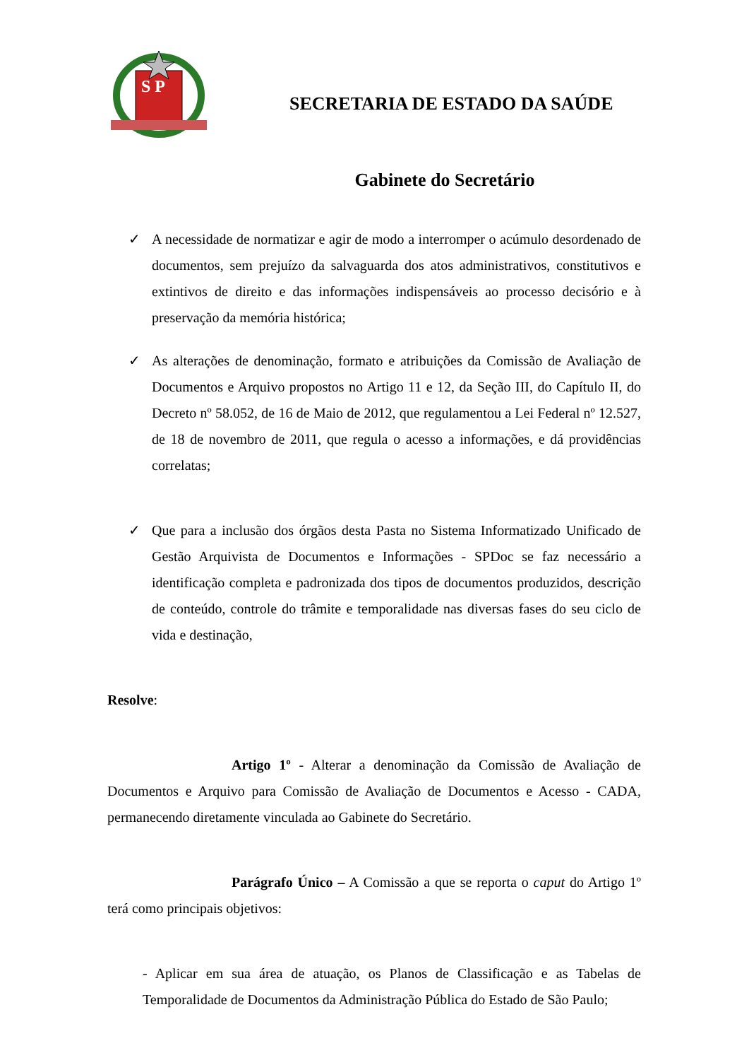S P
SECRETARIA DE ESTADO DA SAÚDE
Gabinete do Secretário
✓ A necessidade de normatizar e agir de modo a interromper o acúmulo desordenado de documentos, sem prejuízo da salvaguarda dos atos administrativos, constitutivos e extintivos de direito e das informações indispensáveis ao processo decisório e à preservação da memória histórica;
✓ As alterações de denominação, formato e atribuições da Comissão de Avaliação de Documentos e Arquivo propostos no Artigo 11 e 12, da Seção III, do Capítulo II, do Decreto nº 58.052, de 16 de Maio de 2012, que regulamentou a Lei Federal nº 12.527, de 18 de novembro de 2011, que regula o acesso a informações, e dá providências correlatas;
✓ Que para a inclusão dos órgãos desta Pasta no Sistema Informatizado Unificado de Gestão Arquivista de Documentos e Informações - SPDoc se faz necessário a identificação completa e padronizada dos tipos de documentos produzidos, descrição de conteúdo, controle do trâmite e temporalidade nas diversas fases do seu ciclo de vida e destinação,
Resolve:
Artigo 1º - Alterar a denominação da Comissão de Avaliação de Documentos e Arquivo para Comissão de Avaliação de Documentos e Acesso - CADA, permanecendo diretamente vinculada ao Gabinete do Secretário.
Parágrafo Único – A Comissão a que se reporta o caput do Artigo 1º terá como principais objetivos:
- Aplicar em sua área de atuação, os Planos de Classificação e as Tabelas de Temporalidade de Documentos da Administração Pública do Estado de São Paulo;